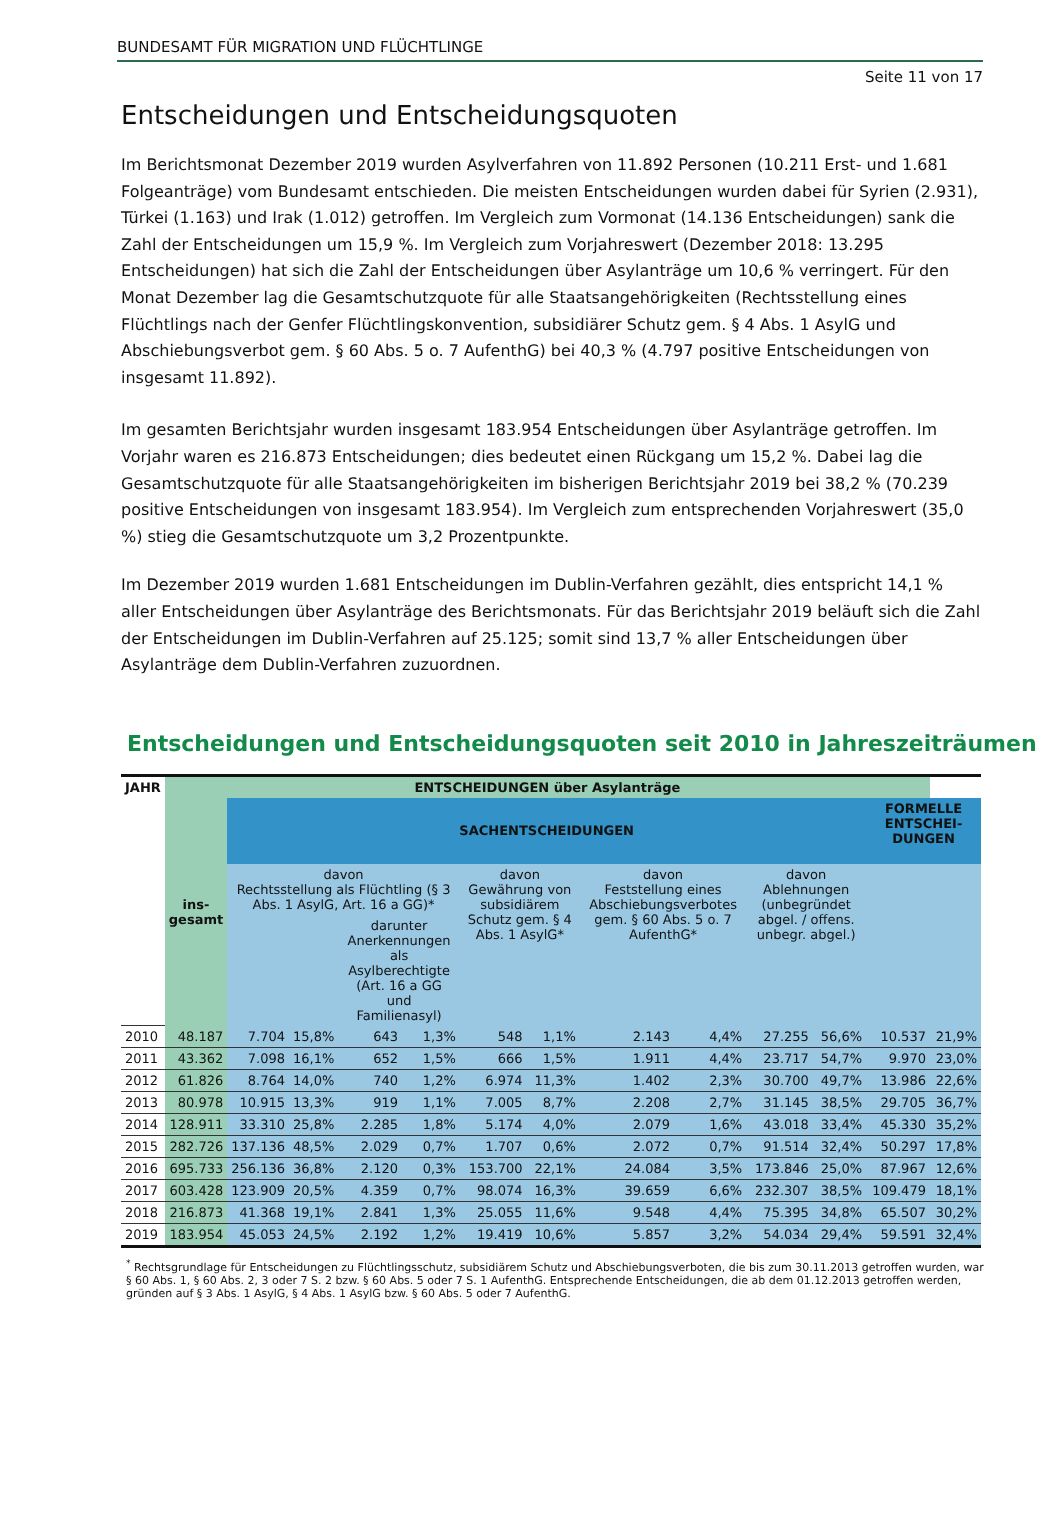BUNDESAMT FÜR MIGRATION UND FLÜCHTLINGE
Seite 11 von 17
Entscheidungen und Entscheidungsquoten
Im Berichtsmonat Dezember 2019 wurden Asylverfahren von 11.892 Personen (10.211 Erst- und 1.681 Folgeanträge) vom Bundesamt entschieden. Die meisten Entscheidungen wurden dabei für Syrien (2.931), Türkei (1.163) und Irak (1.012) getroffen. Im Vergleich zum Vormonat (14.136 Entscheidungen) sank die Zahl der Entscheidungen um 15,9 %. Im Vergleich zum Vorjahreswert (Dezember 2018: 13.295 Entscheidungen) hat sich die Zahl der Entscheidungen über Asylanträge um 10,6 % verringert. Für den Monat Dezember lag die Gesamtschutzquote für alle Staatsangehörigkeiten (Rechtsstellung eines Flüchtlings nach der Genfer Flüchtlingskonvention, subsidiärer Schutz gem. § 4 Abs. 1 AsylG und Abschiebungsverbot gem. § 60 Abs. 5 o. 7 AufenthG) bei 40,3 % (4.797 positive Entscheidungen von insgesamt 11.892).
Im gesamten Berichtsjahr wurden insgesamt 183.954 Entscheidungen über Asylanträge getroffen. Im Vorjahr waren es 216.873 Entscheidungen; dies bedeutet einen Rückgang um 15,2 %. Dabei lag die Gesamtschutzquote für alle Staatsangehörigkeiten im bisherigen Berichtsjahr 2019 bei 38,2 % (70.239 positive Entscheidungen von insgesamt 183.954). Im Vergleich zum entsprechenden Vorjahreswert (35,0 %) stieg die Gesamtschutzquote um 3,2 Prozentpunkte.
Im Dezember 2019 wurden 1.681 Entscheidungen im Dublin-Verfahren gezählt, dies entspricht 14,1 % aller Entscheidungen über Asylanträge des Berichtsmonats. Für das Berichtsjahr 2019 beläuft sich die Zahl der Entscheidungen im Dublin-Verfahren auf 25.125; somit sind 13,7 % aller Entscheidungen über Asylanträge dem Dublin-Verfahren zuzuordnen.
Entscheidungen und Entscheidungsquoten seit 2010 in Jahreszeiträumen
| JAHR | ENTSCHEIDUNGEN über Asylanträge | | | | | | | | | | | | |
| --- | --- | --- | --- | --- | --- | --- | --- | --- | --- | --- | --- | --- | --- |
| | ins- gesamt | SACHENTSCHEIDUNGEN | | | | | | | | | | FORMELLE ENTSCHEI-DUNGEN | |
| | | davon Rechtsstellung als Flüchtling (§ 3 Abs. 1 AsylG, Art. 16 a GG)* | | | | davon Gewährung von subsidiärem Schutz gem. § 4 Abs. 1 AsylG* | | davon Feststellung eines Abschiebungsverbotes gem. § 60 Abs. 5 o. 7 AufenthG* | | davon Ablehnungen (unbegründet abgel. / offens. unbegr. abgel.) | | | |
| | | | | darunter Anerkennungen als Asylberechtigte (Art. 16 a GG und Familienasyl) | | | | | | | | | |
| 2010 | 48.187 | 7.704 | 15,8% | 643 | 1,3% | 548 | 1,1% | 2.143 | 4,4% | 27.255 | 56,6% | 10.537 | 21,9% |
| 2011 | 43.362 | 7.098 | 16,1% | 652 | 1,5% | 666 | 1,5% | 1.911 | 4,4% | 23.717 | 54,7% | 9.970 | 23,0% |
| 2012 | 61.826 | 8.764 | 14,0% | 740 | 1,2% | 6.974 | 11,3% | 1.402 | 2,3% | 30.700 | 49,7% | 13.986 | 22,6% |
| 2013 | 80.978 | 10.915 | 13,3% | 919 | 1,1% | 7.005 | 8,7% | 2.208 | 2,7% | 31.145 | 38,5% | 29.705 | 36,7% |
| 2014 | 128.911 | 33.310 | 25,8% | 2.285 | 1,8% | 5.174 | 4,0% | 2.079 | 1,6% | 43.018 | 33,4% | 45.330 | 35,2% |
| 2015 | 282.726 | 137.136 | 48,5% | 2.029 | 0,7% | 1.707 | 0,6% | 2.072 | 0,7% | 91.514 | 32,4% | 50.297 | 17,8% |
| 2016 | 695.733 | 256.136 | 36,8% | 2.120 | 0,3% | 153.700 | 22,1% | 24.084 | 3,5% | 173.846 | 25,0% | 87.967 | 12,6% |
| 2017 | 603.428 | 123.909 | 20,5% | 4.359 | 0,7% | 98.074 | 16,3% | 39.659 | 6,6% | 232.307 | 38,5% | 109.479 | 18,1% |
| 2018 | 216.873 | 41.368 | 19,1% | 2.841 | 1,3% | 25.055 | 11,6% | 9.548 | 4,4% | 75.395 | 34,8% | 65.507 | 30,2% |
| 2019 | 183.954 | 45.053 | 24,5% | 2.192 | 1,2% | 19.419 | 10,6% | 5.857 | 3,2% | 54.034 | 29,4% | 59.591 | 32,4% |
<sup>*</sup> Rechtsgrundlage für Entscheidungen zu Flüchtlingsschutz, subsidiärem Schutz und Abschiebungsverboten, die bis zum 30.11.2013 getroffen wurden, war § 60 Abs. 1, § 60 Abs. 2, 3 oder 7 S. 2 bzw. § 60 Abs. 5 oder 7 S. 1 AufenthG. Entsprechende Entscheidungen, die ab dem 01.12.2013 getroffen werden, gründen auf § 3 Abs. 1 AsylG, § 4 Abs. 1 AsylG bzw. § 60 Abs. 5 oder 7 AufenthG.